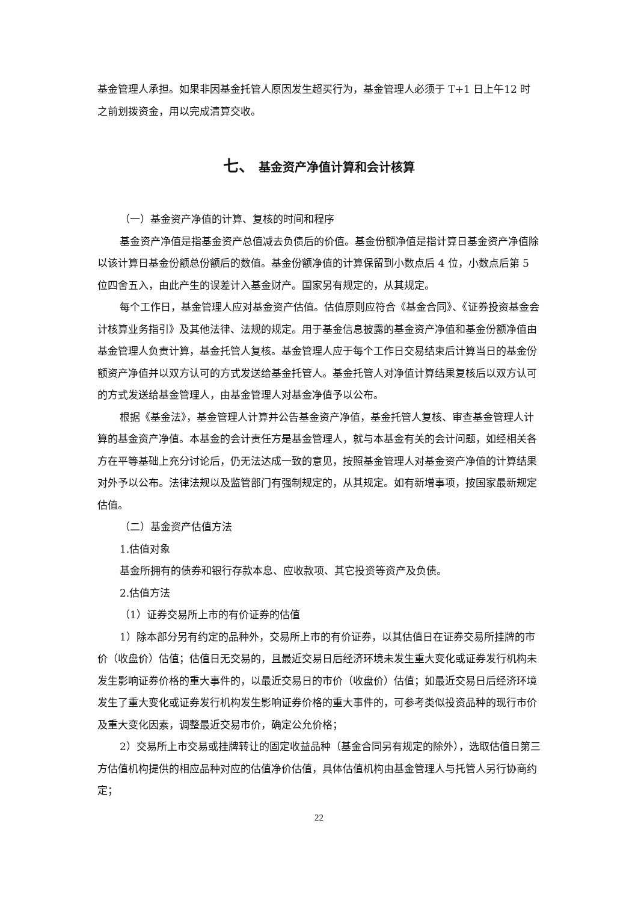基金管理人承担。如果非因基金托管人原因发生超买行为，基金管理人必须于 T+1 日上午12 时之前划拨资金，用以完成清算交收。
七、 基金资产净值计算和会计核算
（一）基金资产净值的计算、复核的时间和程序
基金资产净值是指基金资产总值减去负债后的价值。基金份额净值是指计算日基金资产净值除以该计算日基金份额总份额后的数值。基金份额净值的计算保留到小数点后 4 位，小数点后第 5 位四舍五入，由此产生的误差计入基金财产。国家另有规定的，从其规定。
每个工作日，基金管理人应对基金资产估值。估值原则应符合《基金合同》、《证券投资基金会计核算业务指引》及其他法律、法规的规定。用于基金信息披露的基金资产净值和基金份额净值由基金管理人负责计算，基金托管人复核。基金管理人应于每个工作日交易结束后计算当日的基金份额资产净值并以双方认可的方式发送给基金托管人。基金托管人对净值计算结果复核后以双方认可的方式发送给基金管理人，由基金管理人对基金净值予以公布。
根据《基金法》，基金管理人计算并公告基金资产净值，基金托管人复核、审查基金管理人计算的基金资产净值。本基金的会计责任方是基金管理人，就与本基金有关的会计问题，如经相关各方在平等基础上充分讨论后，仍无法达成一致的意见，按照基金管理人对基金资产净值的计算结果对外予以公布。法律法规以及监管部门有强制规定的，从其规定。如有新增事项，按国家最新规定估值。
（二）基金资产估值方法
1.估值对象
基金所拥有的债券和银行存款本息、应收款项、其它投资等资产及负债。
2.估值方法
（1）证券交易所上市的有价证券的估值
1）除本部分另有约定的品种外，交易所上市的有价证券，以其估值日在证券交易所挂牌的市价（收盘价）估值；估值日无交易的，且最近交易日后经济环境未发生重大变化或证券发行机构未发生影响证券价格的重大事件的，以最近交易日的市价（收盘价）估值；如最近交易日后经济环境发生了重大变化或证券发行机构发生影响证券价格的重大事件的，可参考类似投资品种的现行市价及重大变化因素，调整最近交易市价，确定公允价格；
2）交易所上市交易或挂牌转让的固定收益品种（基金合同另有规定的除外），选取估值日第三方估值机构提供的相应品种对应的估值净价估值，具体估值机构由基金管理人与托管人另行协商约定；
22